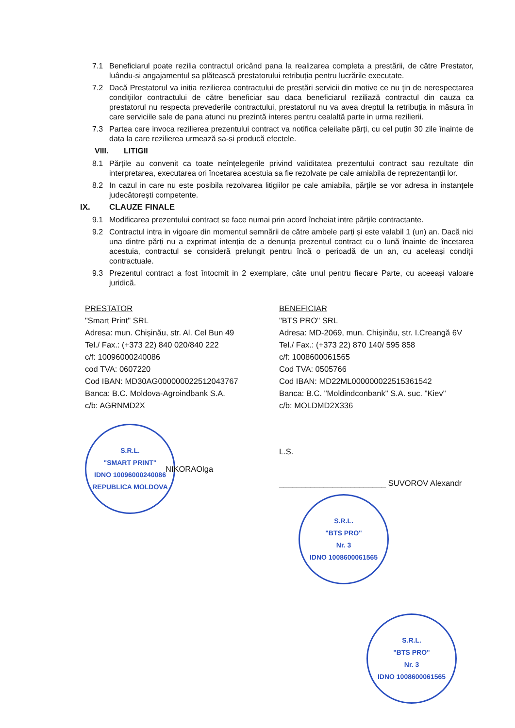7.1 Beneficiarul poate rezilia contractul oricând pana la realizarea completa a prestării, de către Prestator, luându-si angajamentul sa plătească prestatorului retribuția pentru lucrările executate.
7.2 Dacă Prestatorul va iniția rezilierea contractului de prestări servicii din motive ce nu țin de nerespectarea condițiilor contractului de către beneficiar sau daca beneficiarul reziliază contractul din cauza ca prestatorul nu respecta prevederile contractului, prestatorul nu va avea dreptul la retribuția in măsura în care serviciile sale de pana atunci nu prezintă interes pentru cealaltă parte in urma rezilierii.
7.3 Partea care invoca rezilierea prezentului contract va notifica celeilalte părți, cu cel puțin 30 zile înainte de data la care rezilierea urmează sa-si producă efectele.
VIII. LITIGII
8.1 Părțile au convenit ca toate neînțelegerile privind validitatea prezentului contract sau rezultate din interpretarea, executarea ori încetarea acestuia sa fie rezolvate pe cale amiabila de reprezentanții lor.
8.2 In cazul in care nu este posibila rezolvarea litigiilor pe cale amiabila, părțile se vor adresa in instanțele judecătorești competente.
IX. CLAUZE FINALE
9.1 Modificarea prezentului contract se face numai prin acord încheiat intre părțile contractante.
9.2 Contractul intra in vigoare din momentul semnării de către ambele parți și este valabil 1 (un) an. Dacă nici una dintre părți nu a exprimat intenția de a denunța prezentul contract cu o lună înainte de încetarea acestuia, contractul se consideră prelungit pentru încă o perioadă de un an, cu aceleași condiții contractuale.
9.3 Prezentul contract a fost întocmit in 2 exemplare, câte unul pentru fiecare Parte, cu aceeași valoare juridică.
PRESTATOR
"Smart Print" SRL
Adresa: mun. Chișinău, str. Al. Cel Bun 49
Tel./ Fax.: (+373 22) 840 020/840 222
c/f: 10096000240086
cod TVA: 0607220
Cod IBAN: MD30AG000000022512043767
Banca: B.C. Moldova-Agroindbank S.A.
c/b: AGRNMD2X
S.R.L.
"SMART PRINT"
IDNO 10096000240086
REPUBLICA MOLDOVA
NIKORAOlga
BENEFICIAR
"BTS PRO" SRL
Adresa: MD-2069, mun. Chișinău, str. I.Creangă 6V
Tel./ Fax.: (+373 22) 870 140/ 595 858
c/f: 1008600061565
Cod TVA: 0505766
Cod IBAN: MD22ML000000022515361542
Banca: B.C. "Moldindconbank" S.A. suc. "Kiev"
c/b: MOLDMD2X336
L.S.
________________________ SUVOROV Alexandr
S.R.L.
"BTS PRO"
Nr. 3
IDNO 1008600061565
S.R.L.
"BTS PRO"
Nr. 3
IDNO 1008600061565